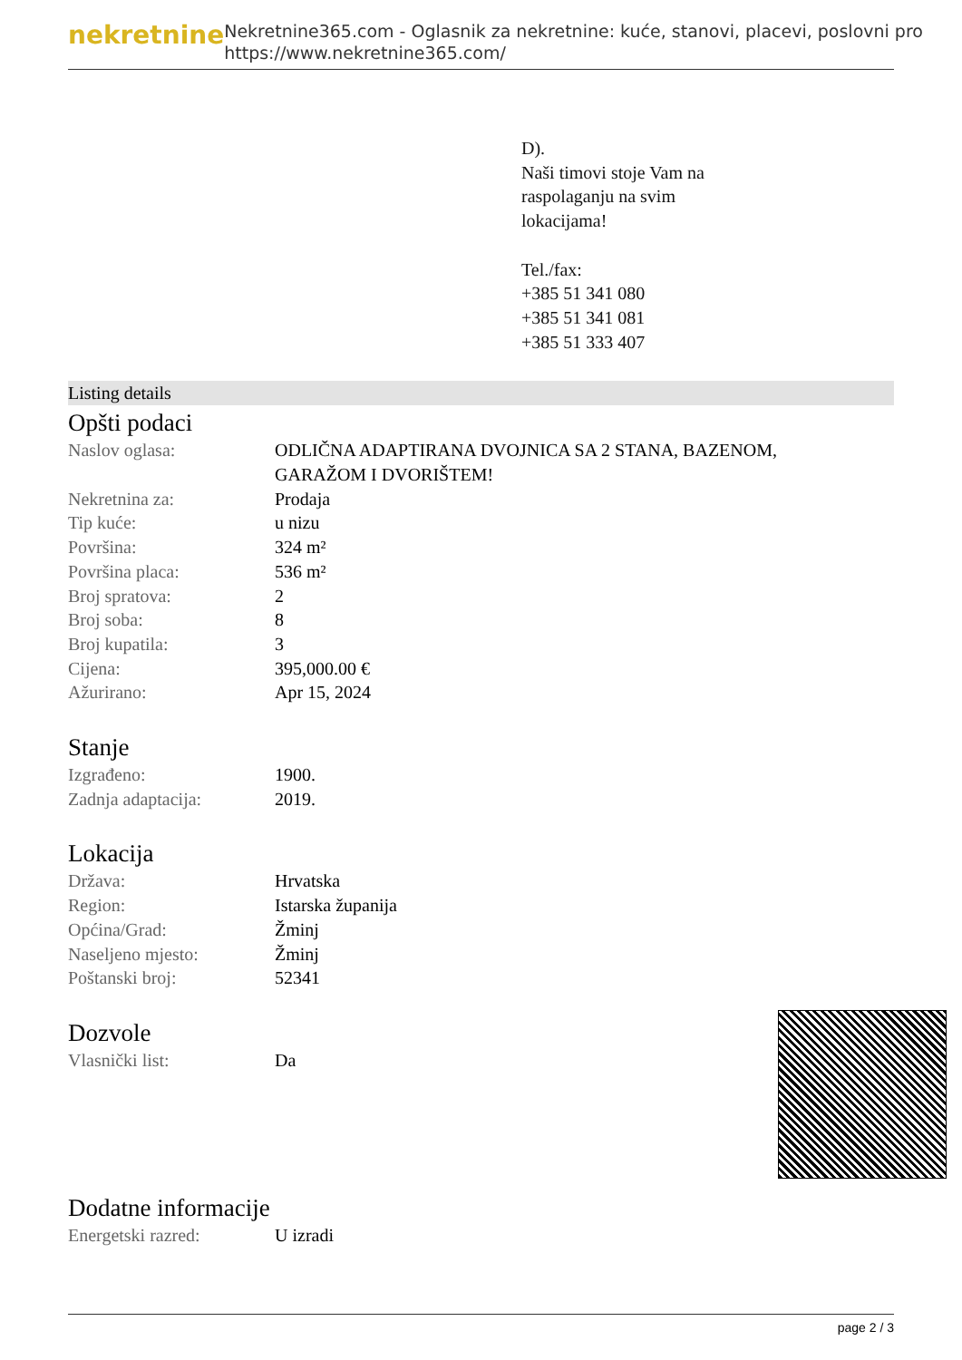nekretnine
Nekretnine365.com - Oglasnik za nekretnine: kuće, stanovi, placevi, poslovni pro
https://www.nekretnine365.com/
D).
Naši timovi stoje Vam na
raspolaganju na svim
lokacijama!
Tel./fax:
+385 51 341 080
+385 51 341 081
+385 51 333 407
Listing details
Opšti podaci
| Naslov oglasa: | ODLIČNA ADAPTIRANA DVOJNICA SA 2 STANA, BAZENOM, GARAŽOM I DVORIŠTEM! |
| Nekretnina za: | Prodaja |
| Tip kuće: | u nizu |
| Površina: | 324 m² |
| Površina placa: | 536 m² |
| Broj spratova: | 2 |
| Broj soba: | 8 |
| Broj kupatila: | 3 |
| Cijena: | 395,000.00 € |
| Ažurirano: | Apr 15, 2024 |
Stanje
| Izgrađeno: | 1900. |
| Zadnja adaptacija: | 2019. |
Lokacija
| Država: | Hrvatska |
| Region: | Istarska županija |
| Općina/Grad: | Žminj |
| Naseljeno mjesto: | Žminj |
| Poštanski broj: | 52341 |
Dozvole
| Vlasnički list: | Da |
Dodatne informacije
| Energetski razred: | U izradi |
page 2 / 3